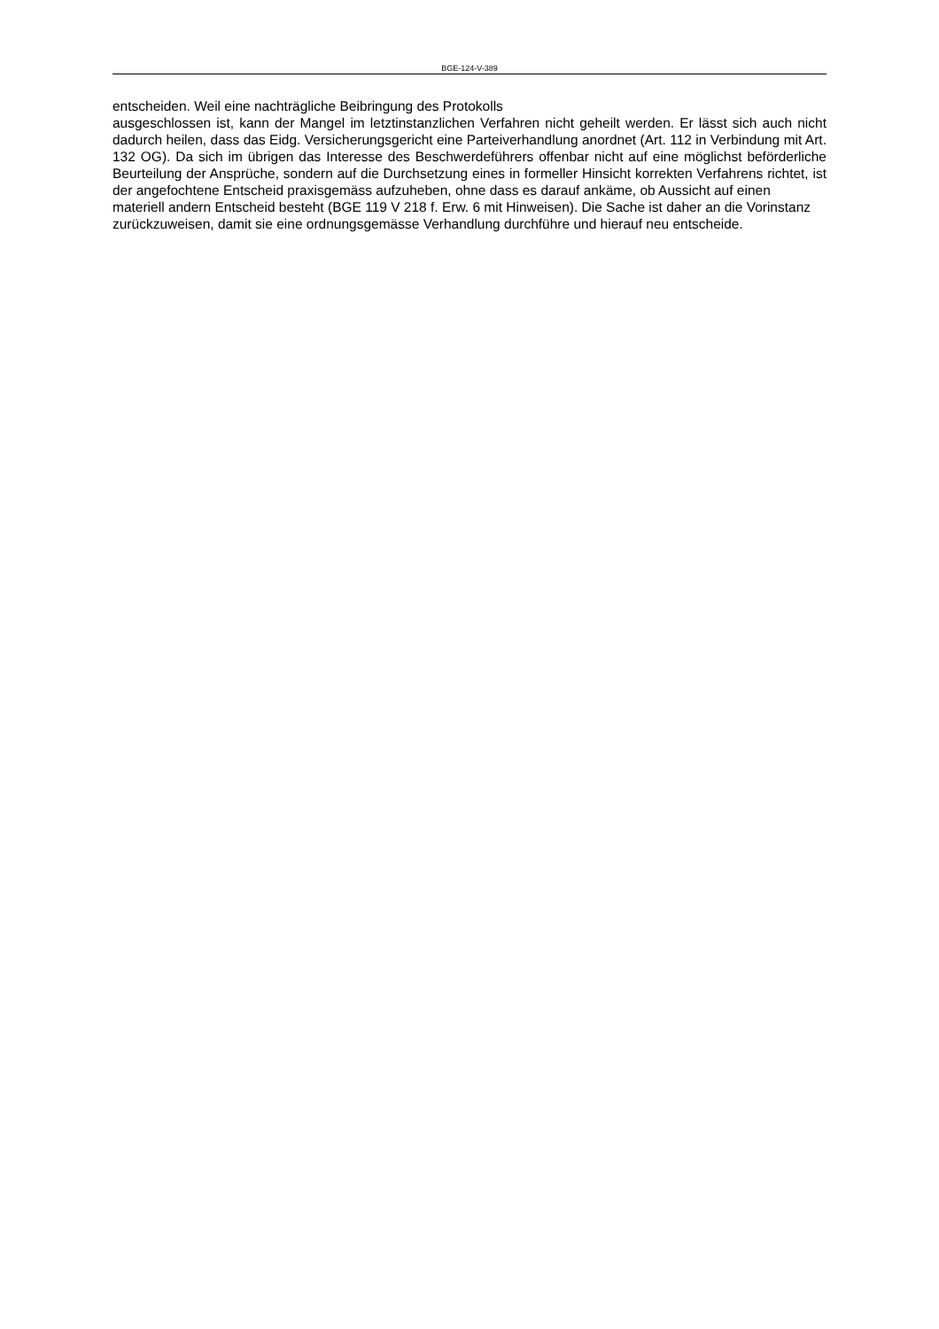BGE-124-V-389
entscheiden. Weil eine nachträgliche Beibringung des Protokolls
ausgeschlossen ist, kann der Mangel im letztinstanzlichen Verfahren nicht geheilt werden. Er lässt sich auch nicht dadurch heilen, dass das Eidg. Versicherungsgericht eine Parteiverhandlung anordnet (Art. 112 in Verbindung mit Art. 132 OG). Da sich im übrigen das Interesse des Beschwerdeführers offenbar nicht auf eine möglichst beförderliche Beurteilung der Ansprüche, sondern auf die Durchsetzung eines in formeller Hinsicht korrekten Verfahrens richtet, ist der angefochtene Entscheid praxisgemäss aufzuheben, ohne dass es darauf ankäme, ob Aussicht auf einen
materiell andern Entscheid besteht (BGE 119 V 218 f. Erw. 6 mit Hinweisen). Die Sache ist daher an die Vorinstanz
zurückzuweisen, damit sie eine ordnungsgemässe Verhandlung durchführe und hierauf neu entscheide.